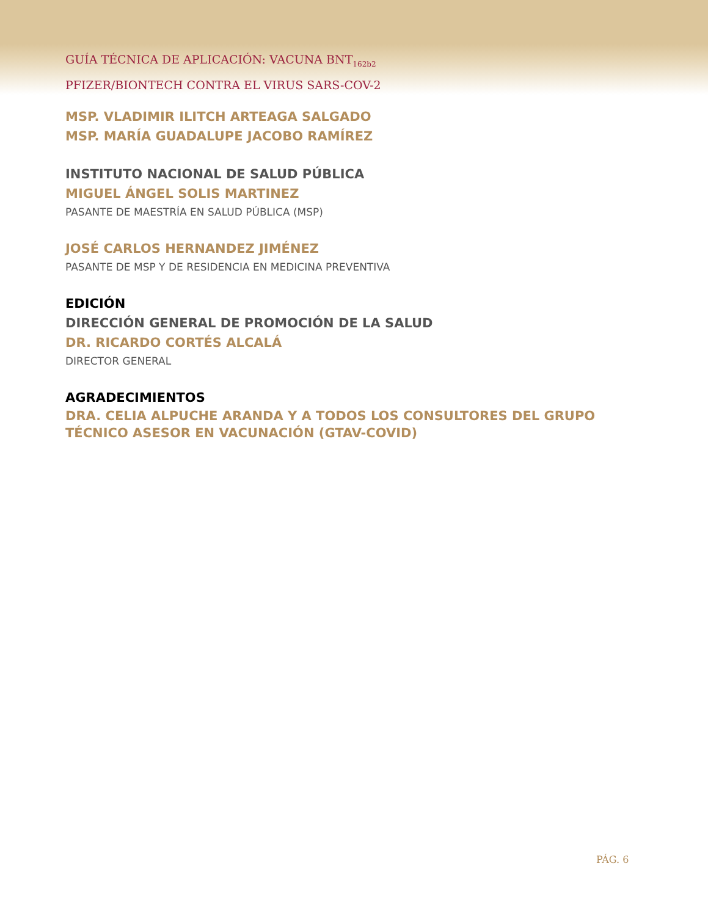GUÍA TÉCNICA DE APLICACIÓN: VACUNA BNT<sub>162b2</sub>
PFIZER/BIONTECH CONTRA EL VIRUS SARS-COV-2
MSP. VLADIMIR ILITCH ARTEAGA SALGADO
MSP. MARÍA GUADALUPE JACOBO RAMÍREZ
INSTITUTO NACIONAL DE SALUD PÚBLICA
MIGUEL ÁNGEL SOLIS MARTINEZ
PASANTE DE MAESTRÍA EN SALUD PÚBLICA (MSP)
JOSÉ CARLOS HERNANDEZ JIMÉNEZ
PASANTE DE MSP Y DE RESIDENCIA EN MEDICINA PREVENTIVA
EDICIÓN
DIRECCIÓN GENERAL DE PROMOCIÓN DE LA SALUD
DR. RICARDO CORTÉS ALCALÁ
DIRECTOR GENERAL
AGRADECIMIENTOS
DRA. CELIA ALPUCHE ARANDA Y A TODOS LOS CONSULTORES DEL GRUPO TÉCNICO ASESOR EN VACUNACIÓN (GTAV-COVID)
PÁG. 6